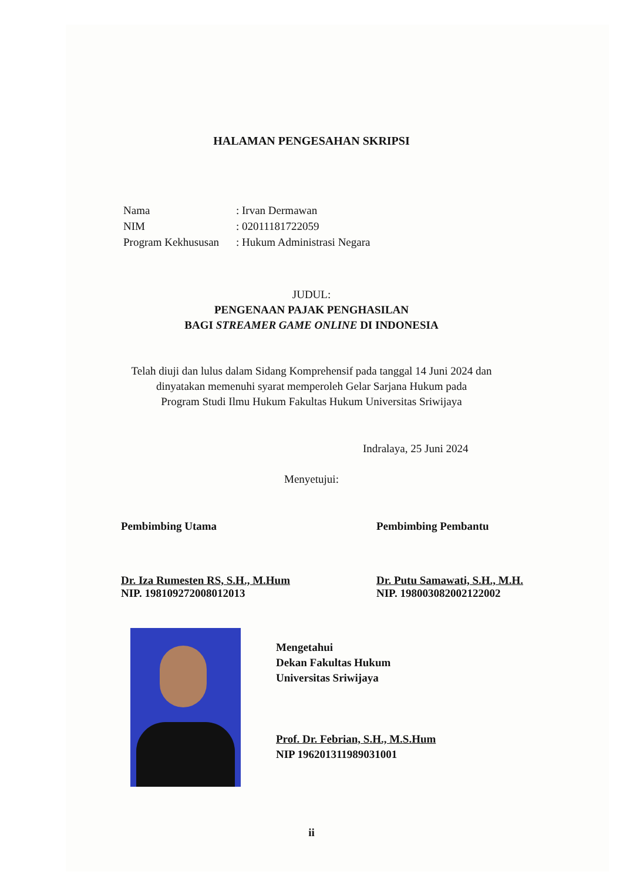HALAMAN PENGESAHAN SKRIPSI
| Nama | : Irvan Dermawan |
| NIM | : 02011181722059 |
| Program Kekhususan | : Hukum Administrasi Negara |
JUDUL:
PENGENAAN PAJAK PENGHASILAN
BAGI STREAMER GAME ONLINE DI INDONESIA
Telah diuji dan lulus dalam Sidang Komprehensif pada tanggal 14 Juni 2024 dan
dinyatakan memenuhi syarat memperoleh Gelar Sarjana Hukum pada
Program Studi Ilmu Hukum Fakultas Hukum Universitas Sriwijaya
Indralaya, 25 Juni 2024
Menyetujui:
Pembimbing Utama
Dr. Iza Rumesten RS, S.H., M.Hum
NIP. 198109272008012013
Pembimbing Pembantu
Dr. Putu Samawati, S.H., M.H.
NIP. 198003082002122002
Mengetahui
Dekan Fakultas Hukum
Universitas Sriwijaya
Prof. Dr. Febrian, S.H., M.S.Hum
NIP 196201311989031001
ii